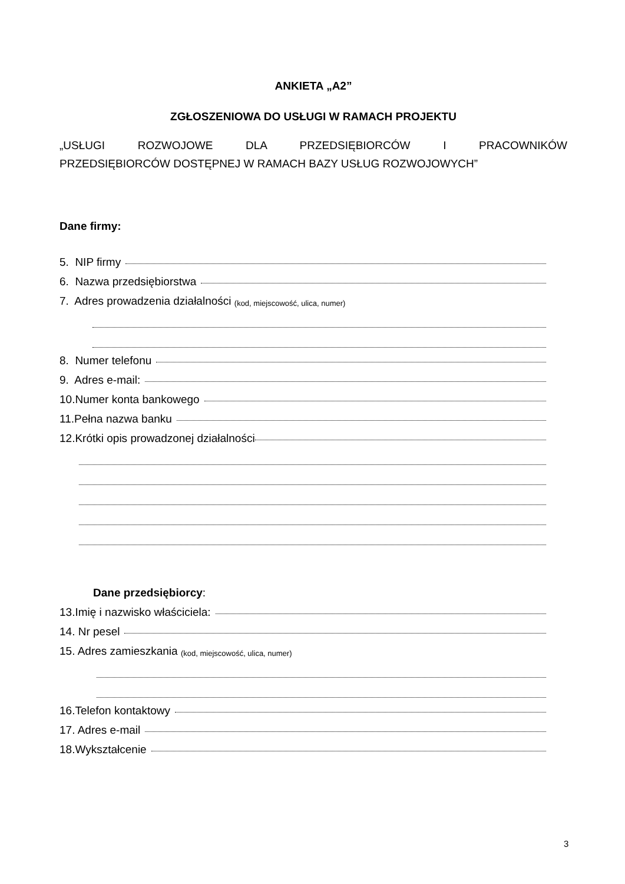ANKIETA „A2”
ZGŁOSZENIOWA DO USŁUGI W RAMACH PROJEKTU
„USŁUGI ROZWOJOWE DLA PRZEDSIĘBIORCÓW I PRACOWNIKÓW
PRZEDSIĘBIORCÓW DOSTĘPNEJ W RAMACH BAZY USŁUG ROZWOJOWYCH”
Dane firmy:
5. NIP firmy
6. Nazwa przedsiębiorstwa
7. Adres prowadzenia działalności (kod, miejscowość, ulica, numer)
8. Numer telefonu
9. Adres e-mail:
10.Numer konta bankowego
11.Pełna nazwa banku
12.Krótki opis prowadzonej działalności
Dane przedsiębiorcy:
13.Imię i nazwisko właściciela:
14. Nr pesel
15. Adres zamieszkania (kod, miejscowość, ulica, numer)
16.Telefon kontaktowy
17. Adres e-mail
18.Wykształcenie
3